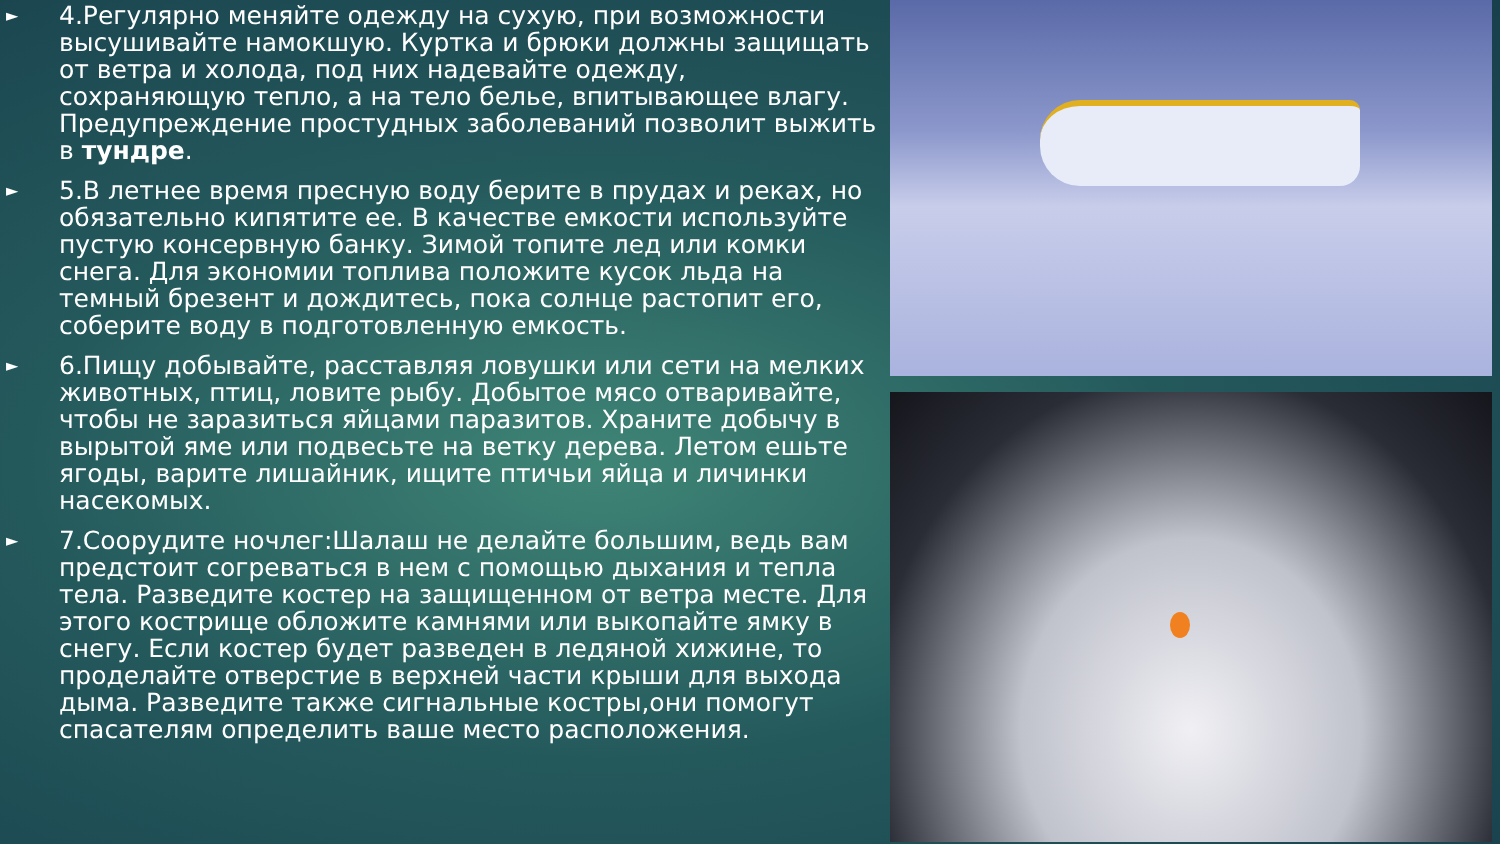► 4.Регулярно меняйте одежду на сухую, при возможности высушивайте намокшую. Куртка и брюки должны защищать от ветра и холода, под них надевайте одежду, сохраняющую тепло, а на тело белье, впитывающее влагу. Предупреждение простудных заболеваний позволит выжить в тундре.
► 5.В летнее время пресную воду берите в прудах и реках, но обязательно кипятите ее. В качестве емкости используйте пустую консервную банку. Зимой топите лед или комки снега. Для экономии топлива положите кусок льда на темный брезент и дождитесь, пока солнце растопит его, соберите воду в подготовленную емкость.
► 6.Пищу добывайте, расставляя ловушки или сети на мелких животных, птиц, ловите рыбу. Добытое мясо отваривайте, чтобы не заразиться яйцами паразитов. Храните добычу в вырытой яме или подвесьте на ветку дерева. Летом ешьте ягоды, варите лишайник, ищите птичьи яйца и личинки насекомых.
► 7.Соорудите ночлег:Шалаш не делайте большим, ведь вам предстоит согреваться в нем с помощью дыхания и тепла тела. Разведите костер на защищенном от ветра месте. Для этого кострище обложите камнями или выкопайте ямку в снегу. Если костер будет разведен в ледяной хижине, то проделайте отверстие в верхней части крыши для выхода дыма. Разведите также сигнальные костры,они помогут спасателям определить ваше место расположения.